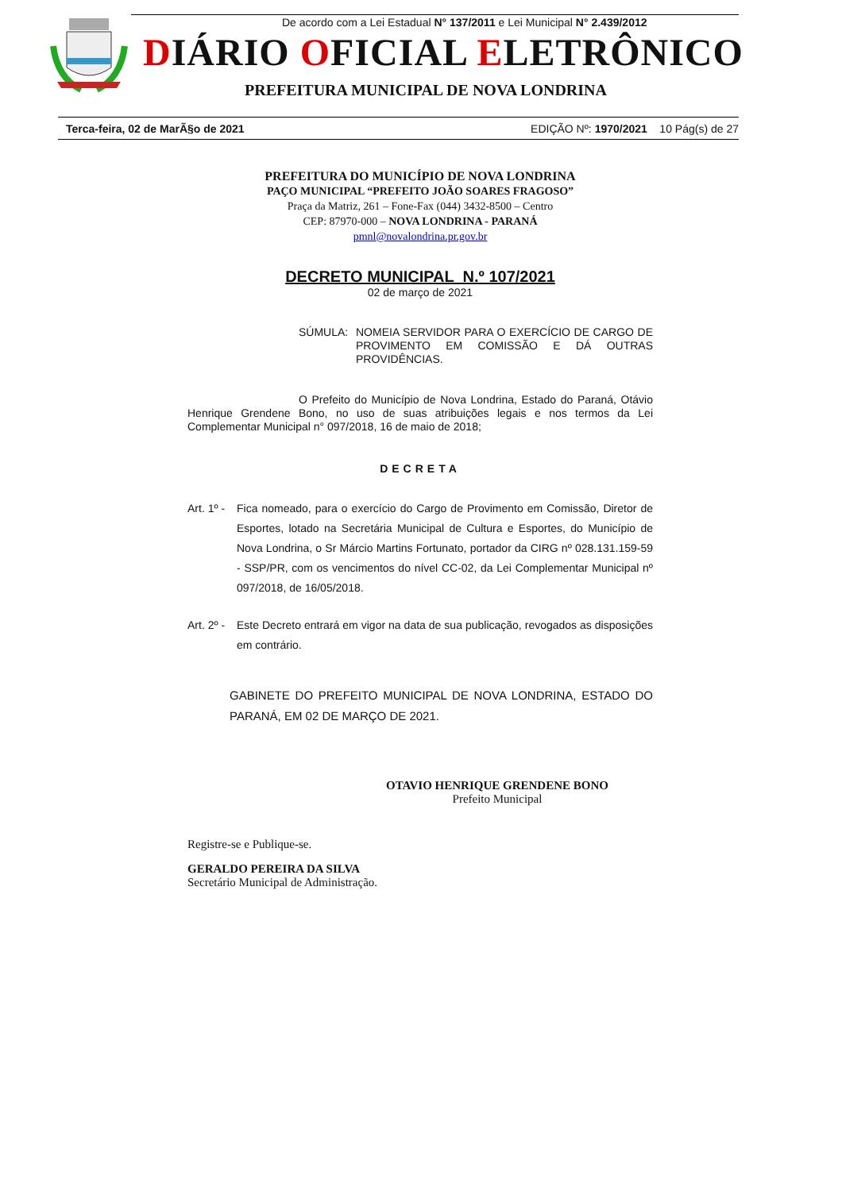De acordo com a Lei Estadual N° 137/2011 e Lei Municipal N° 2.439/2012
DIÁRIO OFICIAL ELETRÔNICO
PREFEITURA MUNICIPAL DE NOVA LONDRINA
Terca-feira, 02 de MarÃ§o de 2021 EDIÇÃO Nº: 1970/2021 10 Pág(s) de 27
PREFEITURA DO MUNICÍPIO DE NOVA LONDRINA
PAÇO MUNICIPAL “PREFEITO JOÃO SOARES FRAGOSO”
Praça da Matriz, 261 – Fone-Fax (044) 3432-8500 – Centro
CEP: 87970-000 – NOVA LONDRINA - PARANÁ
pmnl@novalondrina.pr.gov.br
DECRETO MUNICIPAL N.º 107/2021
02 de março de 2021
SÚMULA: NOMEIA SERVIDOR PARA O EXERCÍCIO DE CARGO DE PROVIMENTO EM COMISSÃO E DÁ OUTRAS PROVIDÊNCIAS.
O Prefeito do Município de Nova Londrina, Estado do Paraná, Otávio Henrique Grendene Bono, no uso de suas atribuições legais e nos termos da Lei Complementar Municipal n° 097/2018, 16 de maio de 2018;
DECRETA
Art. 1º - Fica nomeado, para o exercício do Cargo de Provimento em Comissão, Diretor de Esportes, lotado na Secretária Municipal de Cultura e Esportes, do Município de Nova Londrina, o Sr Márcio Martins Fortunato, portador da CIRG nº 028.131.159-59 - SSP/PR, com os vencimentos do nível CC-02, da Lei Complementar Municipal nº 097/2018, de 16/05/2018.
Art. 2º - Este Decreto entrará em vigor na data de sua publicação, revogados as disposições em contrário.
GABINETE DO PREFEITO MUNICIPAL DE NOVA LONDRINA, ESTADO DO PARANÁ, EM 02 DE MARÇO DE 2021.
OTAVIO HENRIQUE GRENDENE BONO
Prefeito Municipal
Registre-se e Publique-se.
GERALDO PEREIRA DA SILVA
Secretário Municipal de Administração.